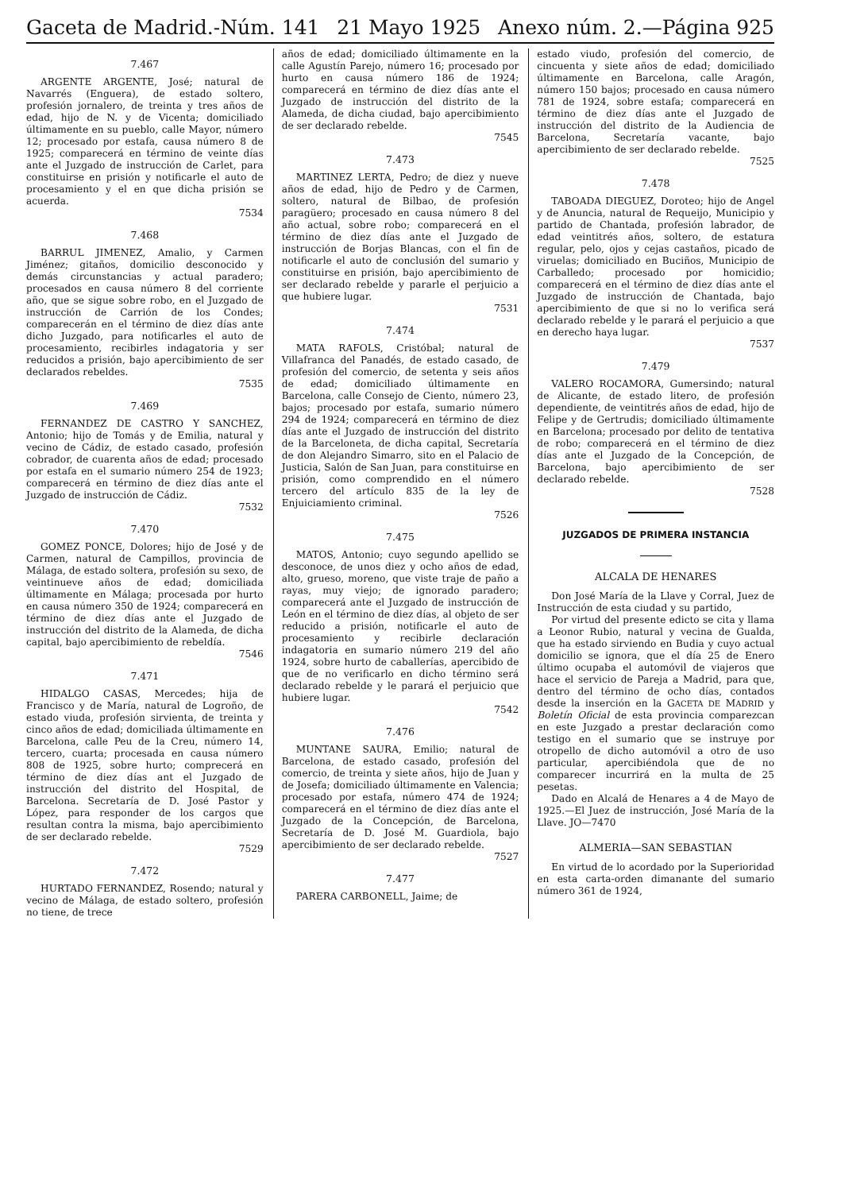Gaceta de Madrid.-Núm. 141 21 Mayo 1925 Anexo núm. 2.—Página 925
7.467
ARGENTE ARGENTE, José; natural de Navarrés (Enguera), de estado soltero, profesión jornalero, de treinta y tres años de edad, hijo de N. y de Vicenta; domiciliado últimamente en su pueblo, calle Mayor, número 12; procesado por estafa, causa número 8 de 1925; comparecerá en término de veinte días ante el Juzgado de instrucción de Carlet, para constituirse en prisión y notificarle el auto de procesamiento y el en que dicha prisión se acuerda.
7534
7.468
BARRUL JIMENEZ, Amalio, y Carmen Jiménez; gitaños, domicilio desconocido y demás circunstancias y actual paradero; procesados en causa número 8 del corriente año, que se sigue sobre robo, en el Juzgado de instrucción de Carrión de los Condes; comparecerán en el término de diez días ante dicho Juzgado, para notificarles el auto de procesamiento, recibirles indagatoria y ser reducidos a prisión, bajo apercibimiento de ser declarados rebeldes.
7535
7.469
FERNANDEZ DE CASTRO Y SANCHEZ, Antonio; hijo de Tomás y de Emilia, natural y vecino de Cádiz, de estado casado, profesión cobrador, de cuarenta años de edad; procesado por estafa en el sumario número 254 de 1923; comparecerá en término de diez días ante el Juzgado de instrucción de Cádiz.
7532
7.470
GOMEZ PONCE, Dolores; hijo de José y de Carmen, natural de Campillos, provincia de Málaga, de estado soltera, profesión su sexo, de veintinueve años de edad; domiciliada últimamente en Málaga; procesada por hurto en causa número 350 de 1924; comparecerá en término de diez días ante el Juzgado de instrucción del distrito de la Alameda, de dicha capital, bajo apercibimiento de rebeldía.
7546
7.471
HIDALGO CASAS, Mercedes; hija de Francisco y de María, natural de Logroño, de estado viuda, profesión sirvienta, de treinta y cinco años de edad; domiciliada últimamente en Barcelona, calle Peu de la Creu, número 14, tercero, cuarta; procesada en causa número 808 de 1925, sobre hurto; comprecerá en término de diez días ant el Juzgado de instrucción del distrito del Hospital, de Barcelona. Secretaría de D. José Pastor y López, para responder de los cargos que resultan contra la misma, bajo apercibimiento de ser declarado rebelde.
7529
7.472
HURTADO FERNANDEZ, Rosendo; natural y vecino de Málaga, de estado soltero, profesión no tiene, de trece
años de edad; domiciliado últimamente en la calle Agustín Parejo, número 16; procesado por hurto en causa número 186 de 1924; comparecerá en término de diez días ante el Juzgado de instrucción del distrito de la Alameda, de dicha ciudad, bajo apercibimiento de ser declarado rebelde.
7545
7.473
MARTINEZ LERTA, Pedro; de diez y nueve años de edad, hijo de Pedro y de Carmen, soltero, natural de Bilbao, de profesión paragüero; procesado en causa número 8 del año actual, sobre robo; comparecerá en el término de diez días ante el Juzgado de instrucción de Borjas Blancas, con el fin de notificarle el auto de conclusión del sumario y constituirse en prisión, bajo apercibimiento de ser declarado rebelde y pararle el perjuicio a que hubiere lugar.
7531
7.474
MATA RAFOLS, Cristóbal; natural de Villafranca del Panadés, de estado casado, de profesión del comercio, de setenta y seis años de edad; domiciliado últimamente en Barcelona, calle Consejo de Ciento, número 23, bajos; procesado por estafa, sumario número 294 de 1924; comparecerá en término de diez días ante el Juzgado de instrucción del distrito de la Barceloneta, de dicha capital, Secretaría de don Alejandro Simarro, sito en el Palacio de Justicia, Salón de San Juan, para constituirse en prisión, como comprendido en el número tercero del artículo 835 de la ley de Enjuiciamiento criminal.
7526
7.475
MATOS, Antonio; cuyo segundo apellido se desconoce, de unos diez y ocho años de edad, alto, grueso, moreno, que viste traje de paño a rayas, muy viejo; de ignorado paradero; comparecerá ante el Juzgado de instrucción de León en el término de diez días, al objeto de ser reducido a prisión, notificarle el auto de procesamiento y recibirle declaración indagatoria en sumario número 219 del año 1924, sobre hurto de caballerías, apercibido de que de no verificarlo en dicho término será declarado rebelde y le parará el perjuicio que hubiere lugar.
7542
7.476
MUNTANE SAURA, Emilio; natural de Barcelona, de estado casado, profesión del comercio, de treinta y siete años, hijo de Juan y de Josefa; domiciliado últimamente en Valencia; procesado por estafa, número 474 de 1924; comparecerá en el término de diez días ante el Juzgado de la Concepción, de Barcelona, Secretaría de D. José M. Guardiola, bajo apercibimiento de ser declarado rebelde.
7527
7.477
PARERA CARBONELL, Jaime; de
estado viudo, profesión del comercio, de cincuenta y siete años de edad; domiciliado últimamente en Barcelona, calle Aragón, número 150 bajos; procesado en causa número 781 de 1924, sobre estafa; comparecerá en término de diez días ante el Juzgado de instrucción del distrito de la Audiencia de Barcelona, Secretaría vacante, bajo apercibimiento de ser declarado rebelde.
7525
7.478
TABOADA DIEGUEZ, Doroteo; hijo de Angel y de Anuncia, natural de Requeijo, Municipio y partido de Chantada, profesión labrador, de edad veintitrés años, soltero, de estatura regular, pelo, ojos y cejas castaños, picado de viruelas; domiciliado en Buciños, Municipio de Carballedo; procesado por homicidio; comparecerá en el término de diez días ante el Juzgado de instrucción de Chantada, bajo apercibimiento de que si no lo verifica será declarado rebelde y le parará el perjuicio a que en derecho haya lugar.
7537
7.479
VALERO ROCAMORA, Gumersindo; natural de Alicante, de estado litero, de profesión dependiente, de veintitrés años de edad, hijo de Felipe y de Gertrudis; domiciliado últimamente en Barcelona; procesado por delito de tentativa de robo; comparecerá en el término de diez días ante el Juzgado de la Concepción, de Barcelona, bajo apercibimiento de ser declarado rebelde.
7528
JUZGADOS DE PRIMERA INSTANCIA
ALCALA DE HENARES
Don José María de la Llave y Corral, Juez de Instrucción de esta ciudad y su partido,
Por virtud del presente edicto se cita y llama a Leonor Rubio, natural y vecina de Gualda, que ha estado sirviendo en Budia y cuyo actual domicilio se ignora, que el día 25 de Enero último ocupaba el automóvil de viajeros que hace el servicio de Pareja a Madrid, para que, dentro del término de ocho días, contados desde la inserción en la GACETA DE MADRID y Boletín Oficial de esta provincia comparezcan en este Juzgado a prestar declaración como testigo en el sumario que se instruye por otropello de dicho automóvil a otro de uso particular, apercibiéndola que de no comparecer incurrirá en la multa de 25 pesetas.
Dado en Alcalá de Henares a 4 de Mayo de 1925.—El Juez de instrucción, José María de la Llave. JO—7470
ALMERIA—SAN SEBASTIAN
En virtud de lo acordado por la Superioridad en esta carta-orden dimanante del sumario número 361 de 1924,